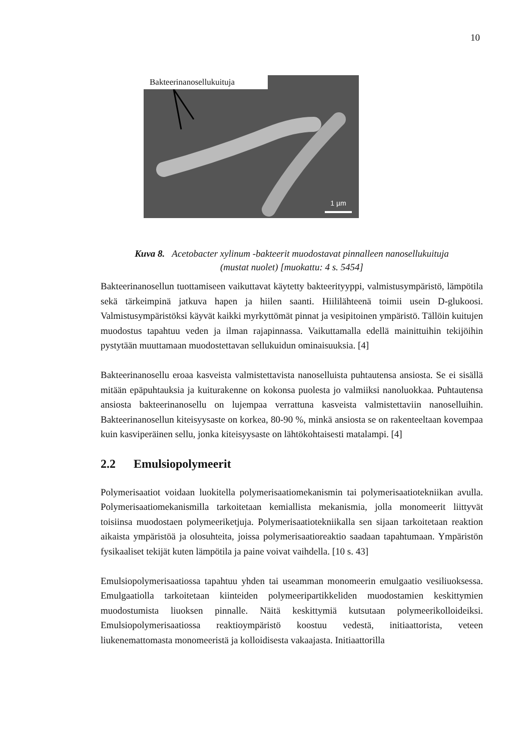10
Bakteerinanosellukuituja
1 µm
Kuva 8. Acetobacter xylinum -bakteerit muodostavat pinnalleen nanosellukuituja
(mustat nuolet) [muokattu: 4 s. 5454]
Bakteerinanosellun tuottamiseen vaikuttavat käytetty bakteerityyppi, valmistusympäristö, lämpötila sekä tärkeimpinä jatkuva hapen ja hiilen saanti. Hiililähteenä toimii usein D-glukoosi. Valmistusympäristöksi käyvät kaikki myrkyttömät pinnat ja vesipitoinen ympäristö. Tällöin kuitujen muodostus tapahtuu veden ja ilman rajapinnassa. Vaikuttamalla edellä mainittuihin tekijöihin pystytään muuttamaan muodostettavan sellukuidun ominaisuuksia. [4]
Bakteerinanosellu eroaa kasveista valmistettavista nanoselluista puhtautensa ansiosta. Se ei sisällä mitään epäpuhtauksia ja kuiturakenne on kokonsa puolesta jo valmiiksi nanoluokkaa. Puhtautensa ansiosta bakteerinanosellu on lujempaa verrattuna kasveista valmistettaviin nanoselluihin. Bakteerinanosellun kiteisyysaste on korkea, 80-90 %, minkä ansiosta se on rakenteeltaan kovempaa kuin kasviperäinen sellu, jonka kiteisyysaste on lähtökohtaisesti matalampi. [4]
2.2 Emulsiopolymeerit
Polymerisaatiot voidaan luokitella polymerisaatiomekanismin tai polymerisaatiotekniikan avulla. Polymerisaatiomekanismilla tarkoitetaan kemiallista mekanismia, jolla monomeerit liittyvät toisiinsa muodostaen polymeeriketjuja. Polymerisaatiotekniikalla sen sijaan tarkoitetaan reaktion aikaista ympäristöä ja olosuhteita, joissa polymerisaatioreaktio saadaan tapahtumaan. Ympäristön fysikaaliset tekijät kuten lämpötila ja paine voivat vaihdella. [10 s. 43]
Emulsiopolymerisaatiossa tapahtuu yhden tai useamman monomeerin emulgaatio vesiliuoksessa. Emulgaatiolla tarkoitetaan kiinteiden polymeeripartikkeliden muodostamien keskittymien muodostumista liuoksen pinnalle. Näitä keskittymiä kutsutaan polymeerikolloideiksi. Emulsiopolymerisaatiossa reaktioympäristö koostuu vedestä, initiaattorista, veteen liukenemattomasta monomeeristä ja kolloidisesta vakaajasta. Initiaattorilla